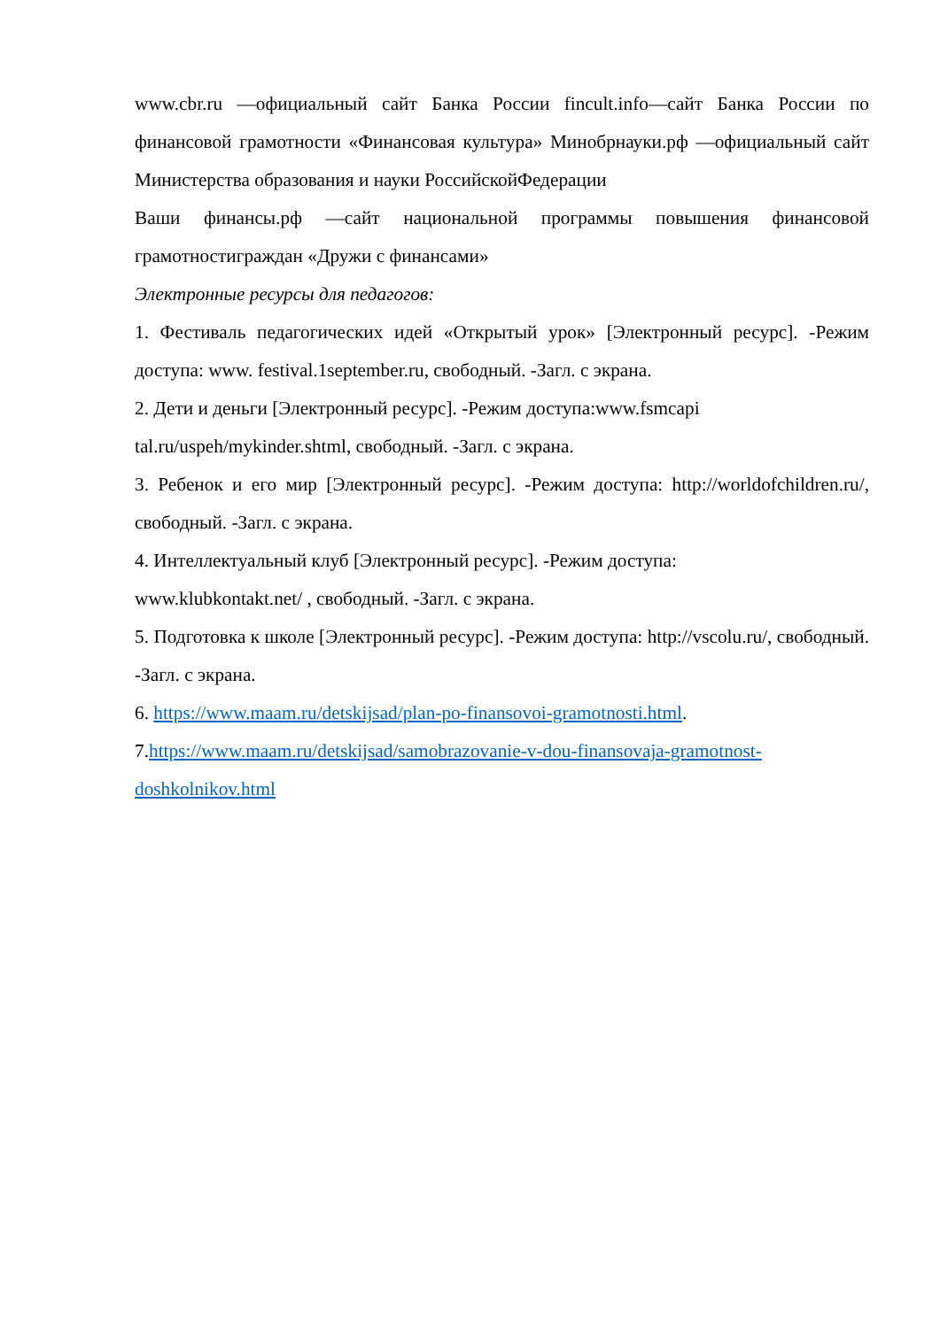www.cbr.ru —официальный сайт Банка России fincult.info—сайт Банка России по финансовой грамотности «Финансовая культура» Минобрнауки.рф —официальный сайт Министерства образования и науки РоссийскойФедерации
Ваши финансы.рф —сайт национальной программы повышения финансовой грамотностиграждан «Дружи с финансами»
Электронные ресурсы для педагогов:
1. Фестиваль педагогических идей «Открытый урок» [Электронный ресурс]. -Режим доступа: www. festival.1september.ru, свободный. -Загл. с экрана.
2. Дети и деньги [Электронный ресурс]. -Режим доступа:www.fsmcapi tal.ru/uspeh/mykinder.shtml, свободный. -Загл. с экрана.
3. Ребенок и его мир [Электронный ресурс]. -Режим доступа: http://worldofchildren.ru/, свободный. -Загл. с экрана.
4. Интеллектуальный клуб [Электронный ресурс]. -Режим доступа:
www.klubkontakt.net/ , свободный. -Загл. с экрана.
5. Подготовка к школе [Электронный ресурс]. -Режим доступа: http://vscolu.ru/, свободный. -Загл. с экрана.
6. https://www.maam.ru/detskijsad/plan-po-finansovoi-gramotnosti.html.
7.https://www.maam.ru/detskijsad/samobrazovanie-v-dou-finansovaja-gramotnost-doshkolnikov.html